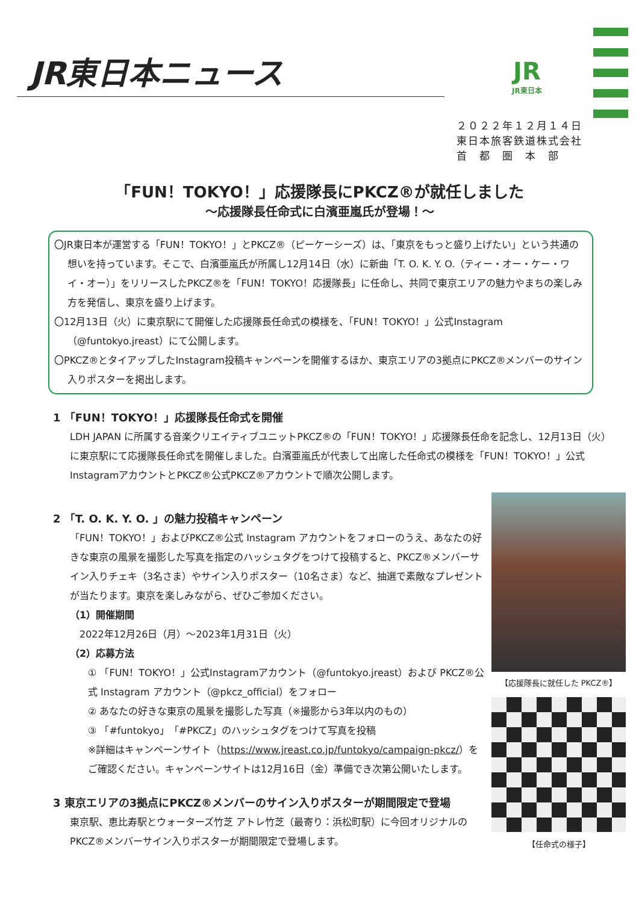JR東日本ニュース JR
JR東日本
２０２２年１２月１４日
東日本旅客鉄道株式会社
首　都　圏　本　部
「FUN！TOKYO！」応援隊長にPKCZ®が就任しました
～応援隊長任命式に白濱亜嵐氏が登場！～
〇JR東日本が運営する「FUN！TOKYO！」とPKCZ®（ピーケーシーズ）は、「東京をもっと盛り上げたい」という共通の想いを持っています。そこで、白濱亜嵐氏が所属し12月14日（水）に新曲「T. O. K. Y. O.（ティー・オー・ケー・ワイ・オー）」をリリースしたPKCZ®を「FUN！TOKYO！応援隊長」に任命し、共同で東京エリアの魅力やまちの楽しみ方を発信し、東京を盛り上げます。
〇12月13日（火）に東京駅にて開催した応援隊長任命式の模様を、「FUN！TOKYO！」公式Instagram（@funtokyo.jreast）にて公開します。
〇PKCZ®とタイアップしたInstagram投稿キャンペーンを開催するほか、東京エリアの3拠点にPKCZ®メンバーのサイン入りポスターを掲出します。
1 「FUN！TOKYO！」応援隊長任命式を開催
LDH JAPAN に所属する音楽クリエイティブユニットPKCZ®の「FUN！TOKYO！」応援隊長任命を記念し、12月13日（火）に東京駅にて応援隊長任命式を開催しました。白濱亜嵐氏が代表して出席した任命式の模様を「FUN！TOKYO！」公式InstagramアカウントとPKCZ®公式PKCZ®アカウントで順次公開します。
2 「T. O. K. Y. O. 」の魅力投稿キャンペーン
「FUN！TOKYO！」およびPKCZ®公式 Instagram アカウントをフォローのうえ、あなたの好きな東京の風景を撮影した写真を指定のハッシュタグをつけて投稿すると、PKCZ®メンバーサイン入りチェキ（3名さま）やサイン入りポスター（10名さま）など、抽選で素敵なプレゼントが当たります。東京を楽しみながら、ぜひご参加ください。
（1）開催期間
　2022年12月26日（月）～2023年1月31日（火）
（2）応募方法
① 「FUN！TOKYO！」公式Instagramアカウント（@funtokyo.jreast）および PKCZ®公式 Instagram アカウント（@pkcz_official）をフォロー
② あなたの好きな東京の風景を撮影した写真（※撮影から3年以内のもの）
③ 「#funtokyo」「#PKCZ」のハッシュタグをつけて写真を投稿
※詳細はキャンペーンサイト（https://www.jreast.co.jp/funtokyo/campaign-pkcz/）をご確認ください。キャンペーンサイトは12月16日（金）準備でき次第公開いたします。
3 東京エリアの3拠点にPKCZ®メンバーのサイン入りポスターが期間限定で登場
東京駅、恵比寿駅とウォーターズ竹芝 アトレ竹芝（最寄り：浜松町駅）に今回オリジナルのPKCZ®メンバーサイン入りポスターが期間限定で登場します。
【応援隊長に就任した PKCZ®】
【任命式の様子】